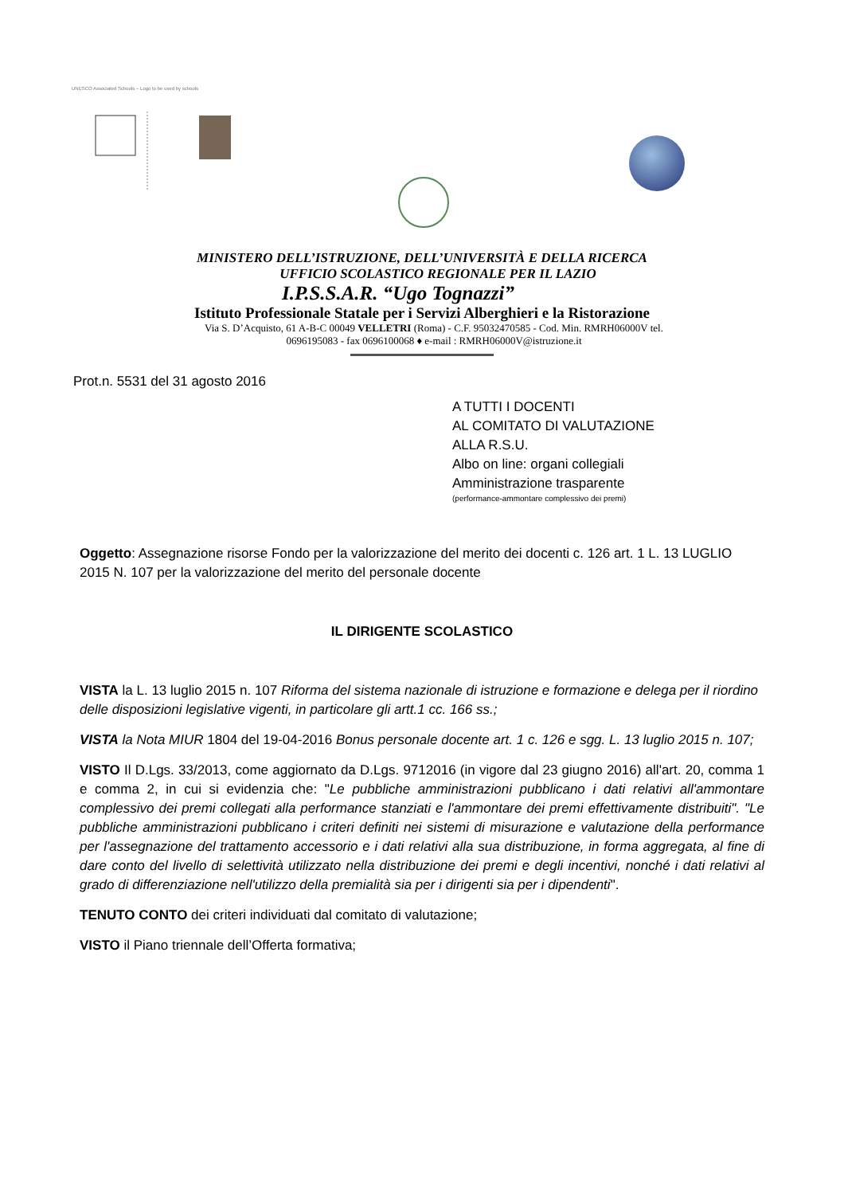UNESCO Associated Schools – Logo to be used by schools
MINISTERO DELL’ISTRUZIONE, DELL’UNIVERSITÀ E DELLA RICERCA
UFFICIO SCOLASTICO REGIONALE PER IL LAZIO
I.P.S.S.A.R. “Ugo Tognazzi”
Istituto Professionale Statale per i Servizi Alberghieri e la Ristorazione
Via S. D’Acquisto, 61 A-B-C 00049 VELLETRI (Roma) - C.F. 95032470585 - Cod. Min. RMRH06000V tel.
0696195083 - fax 0696100068 ♦ e-mail : RMRH06000V@istruzione.it
Prot.n. 5531 del 31 agosto 2016
A TUTTI I DOCENTI
AL COMITATO DI VALUTAZIONE
ALLA R.S.U.
Albo on line: organi collegiali
Amministrazione trasparente
(performance-ammontare complessivo dei premi)
Oggetto: Assegnazione risorse Fondo per la valorizzazione del merito dei docenti c. 126 art. 1 L. 13 LUGLIO 2015 N. 107 per la valorizzazione del merito del personale docente
IL DIRIGENTE SCOLASTICO
VISTA la L. 13 luglio 2015 n. 107 Riforma del sistema nazionale di istruzione e formazione e delega per il riordino delle disposizioni legislative vigenti, in particolare gli artt.1 cc. 166 ss.;
VISTA la Nota MIUR 1804 del 19-04-2016 Bonus personale docente art. 1 c. 126 e sgg. L. 13 luglio 2015 n. 107;
VISTO Il D.Lgs. 33/2013, come aggiornato da D.Lgs. 9712016 (in vigore dal 23 giugno 2016) all'art. 20, comma 1 e comma 2, in cui si evidenzia che: "Le pubbliche amministrazioni pubblicano i dati relativi all'ammontare complessivo dei premi collegati alla performance stanziati e l'ammontare dei premi effettivamente distribuiti". "Le pubbliche amministrazioni pubblicano i criteri definiti nei sistemi di misurazione e valutazione della performance per l'assegnazione del trattamento accessorio e i dati relativi alla sua distribuzione, in forma aggregata, al fine di dare conto del livello di selettività utilizzato nella distribuzione dei premi e degli incentivi, nonché i dati relativi al grado di differenziazione nell'utilizzo della premialità sia per i dirigenti sia per i dipendenti".
TENUTO CONTO dei criteri individuati dal comitato di valutazione;
VISTO il Piano triennale dell’Offerta formativa;